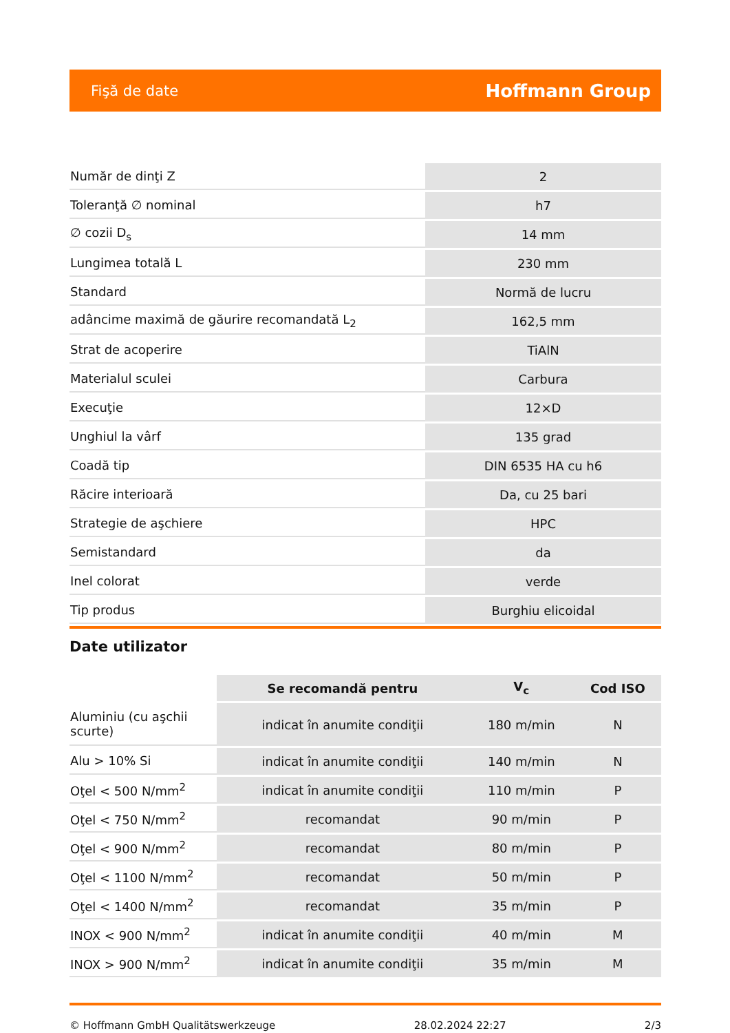Fişă de date Hoffmann Group
| Număr de dinţi Z | 2 |
| Toleranţă ∅ nominal | h7 |
| ∅ cozii D<sub>s</sub> | 14 mm |
| Lungimea totală L | 230 mm |
| Standard | Normă de lucru |
| adâncime maximă de găurire recomandată L<sub>2</sub> | 162,5 mm |
| Strat de acoperire | TiAlN |
| Materialul sculei | Carbura |
| Execuţie | 12×D |
| Unghiul la vârf | 135 grad |
| Coadă tip | DIN 6535 HA cu h6 |
| Răcire interioară | Da, cu 25 bari |
| Strategie de aşchiere | HPC |
| Semistandard | da |
| Inel colorat | verde |
| Tip produs | Burghiu elicoidal |
Date utilizator
| | Se recomandă pentru | V<sub>c</sub> | Cod ISO |
| --- | --- | --- | --- |
| Aluminiu (cu aşchii scurte) | indicat în anumite condiţii | 180 m/min | N |
| Alu > 10% Si | indicat în anumite condiţii | 140 m/min | N |
| Oţel < 500 N/mm<sup>2</sup> | indicat în anumite condiţii | 110 m/min | P |
| Oţel < 750 N/mm<sup>2</sup> | recomandat | 90 m/min | P |
| Oţel < 900 N/mm<sup>2</sup> | recomandat | 80 m/min | P |
| Oţel < 1100 N/mm<sup>2</sup> | recomandat | 50 m/min | P |
| Oţel < 1400 N/mm<sup>2</sup> | recomandat | 35 m/min | P |
| INOX < 900 N/mm<sup>2</sup> | indicat în anumite condiţii | 40 m/min | M |
| INOX > 900 N/mm<sup>2</sup> | indicat în anumite condiţii | 35 m/min | M |
© Hoffmann GmbH Qualitätswerkzeuge 28.02.2024 22:27 2/3